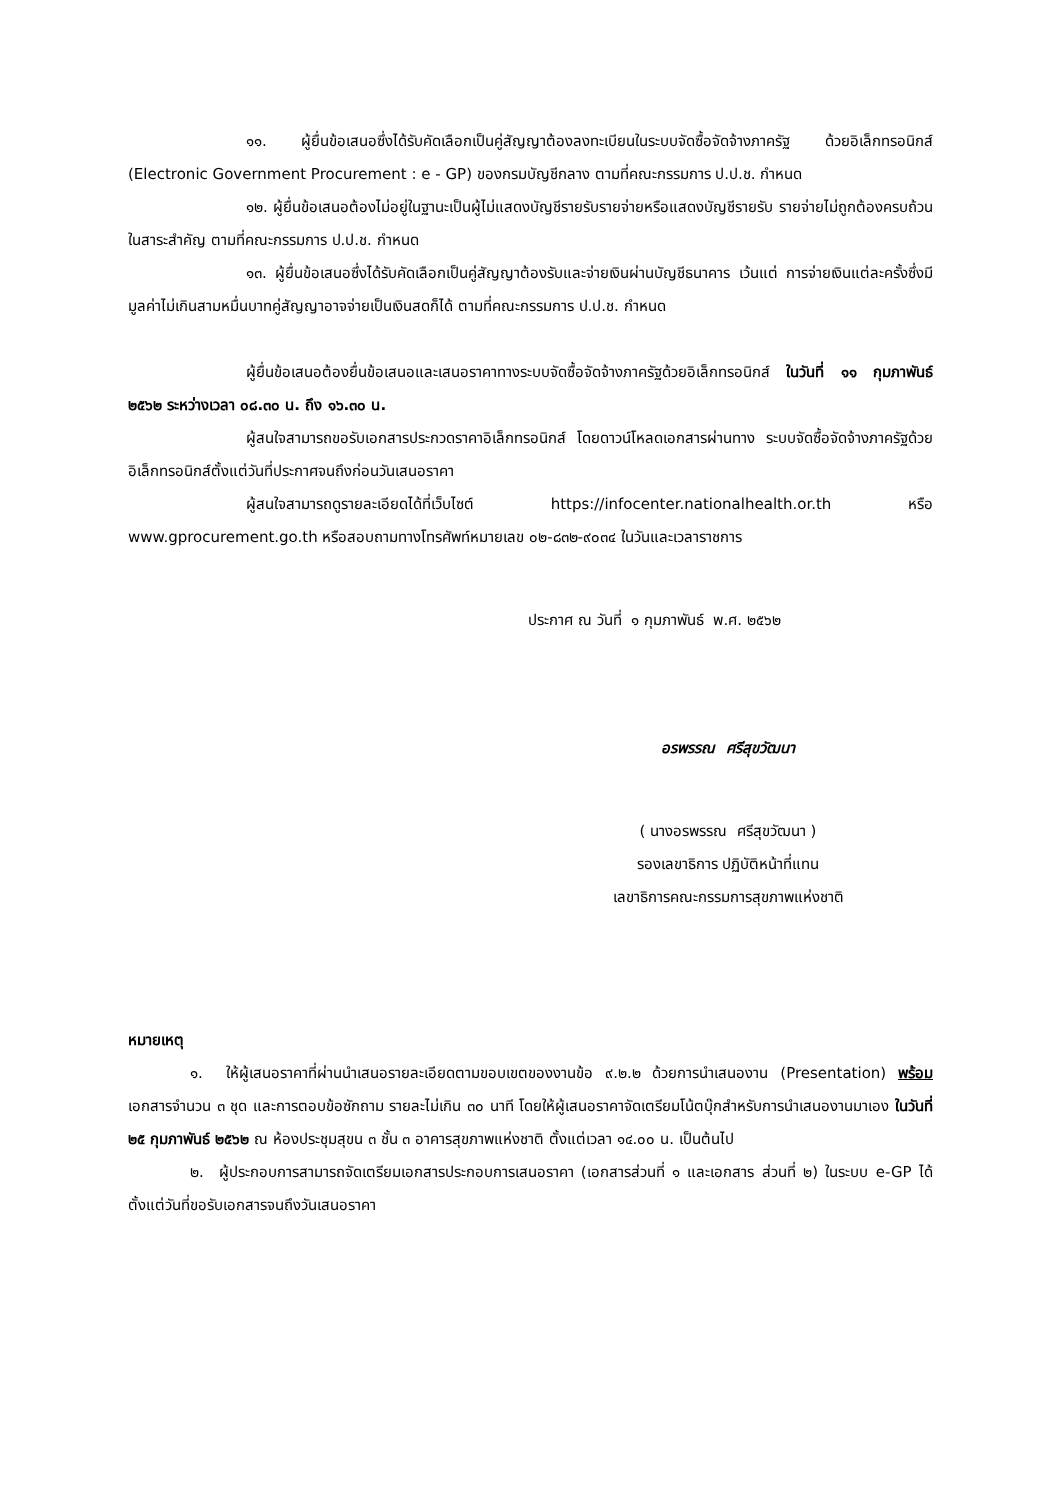๑๑. ผู้ยื่นข้อเสนอซึ่งได้รับคัดเลือกเป็นคู่สัญญาต้องลงทะเบียนในระบบจัดซื้อจัดจ้างภาครัฐ ด้วยอิเล็กทรอนิกส์ (Electronic Government Procurement : e - GP) ของกรมบัญชีกลาง ตามที่คณะกรรมการ ป.ป.ช. กำหนด
๑๒. ผู้ยื่นข้อเสนอต้องไม่อยู่ในฐานะเป็นผู้ไม่แสดงบัญชีรายรับรายจ่ายหรือแสดงบัญชีรายรับ รายจ่ายไม่ถูกต้องครบถ้วนในสาระสำคัญ ตามที่คณะกรรมการ ป.ป.ช. กำหนด
๑๓. ผู้ยื่นข้อเสนอซึ่งได้รับคัดเลือกเป็นคู่สัญญาต้องรับและจ่ายเงินผ่านบัญชีธนาคาร เว้นแต่ การจ่ายเงินแต่ละครั้งซึ่งมีมูลค่าไม่เกินสามหมื่นบาทคู่สัญญาอาจจ่ายเป็นเงินสดก็ได้ ตามที่คณะกรรมการ ป.ป.ช. กำหนด
ผู้ยื่นข้อเสนอต้องยื่นข้อเสนอและเสนอราคาทางระบบจัดซื้อจัดจ้างภาครัฐด้วยอิเล็กทรอนิกส์ ในวันที่ ๑๑ กุมภาพันธ์ ๒๕๖๒ ระหว่างเวลา ๐๘.๓๐ น. ถึง ๑๖.๓๐ น.
ผู้สนใจสามารถขอรับเอกสารประกวดราคาอิเล็กทรอนิกส์ โดยดาวน์โหลดเอกสารผ่านทาง ระบบจัดซื้อจัดจ้างภาครัฐด้วยอิเล็กทรอนิกส์ตั้งแต่วันที่ประกาศจนถึงก่อนวันเสนอราคา
ผู้สนใจสามารถดูรายละเอียดได้ที่เว็บไซต์ https://infocenter.nationalhealth.or.th หรือ www.gprocurement.go.th หรือสอบถามทางโทรศัพท์หมายเลข ๐๒-๘๓๒-๙๐๓๔ ในวันและเวลาราชการ
ประกาศ ณ วันที่ ๑ กุมภาพันธ์ พ.ศ. ๒๕๖๒
อรพรรณ ศรีสุขวัฒนา
( นางอรพรรณ ศรีสุขวัฒนา )
รองเลขาธิการ ปฏิบัติหน้าที่แทน
เลขาธิการคณะกรรมการสุขภาพแห่งชาติ
หมายเหตุ
๑. ให้ผู้เสนอราคาที่ผ่านนำเสนอรายละเอียดตามขอบเขตของงานข้อ ๙.๒.๒ ด้วยการนำเสนองาน (Presentation) พร้อมเอกสารจำนวน ๓ ชุด และการตอบข้อซักถาม รายละไม่เกิน ๓๐ นาที โดยให้ผู้เสนอราคาจัดเตรียมโน้ตบุ๊กสำหรับการนำเสนองานมาเอง ในวันที่ ๒๕ กุมภาพันธ์ ๒๕๖๒ ณ ห้องประชุมสุขน ๓ ชั้น ๓ อาคารสุขภาพแห่งชาติ ตั้งแต่เวลา ๑๔.๐๐ น. เป็นต้นไป
๒. ผู้ประกอบการสามารถจัดเตรียมเอกสารประกอบการเสนอราคา (เอกสารส่วนที่ ๑ และเอกสาร ส่วนที่ ๒) ในระบบ e-GP ได้ตั้งแต่วันที่ขอรับเอกสารจนถึงวันเสนอราคา